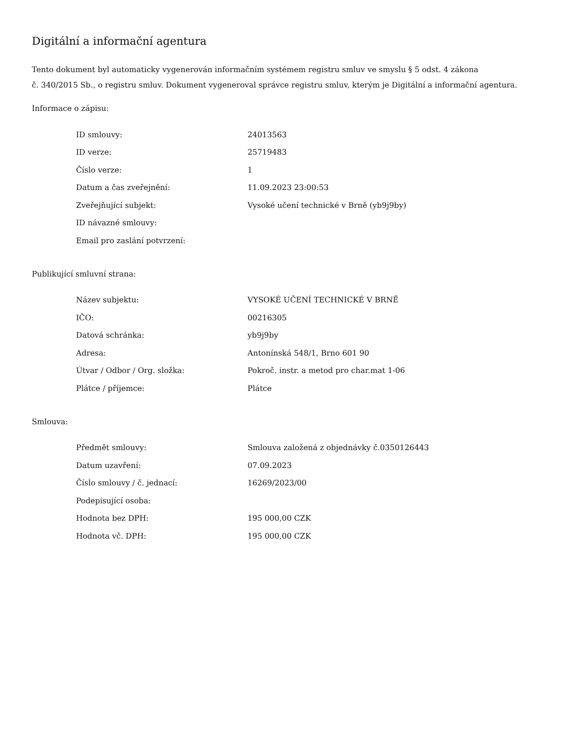Digitální a informační agentura
Tento dokument byl automaticky vygenerován informačním systémem registru smluv ve smyslu § 5 odst. 4 zákona
č. 340/2015 Sb., o registru smluv. Dokument vygeneroval správce registru smluv, kterým je Digitální a informační agentura.
Informace o zápisu:
| ID smlouvy: | 24013563 |
| ID verze: | 25719483 |
| Číslo verze: | 1 |
| Datum a čas zveřejnění: | 11.09.2023 23:00:53 |
| Zveřejňující subjekt: | Vysoké učení technické v Brně (yb9j9by) |
| ID návazné smlouvy: | |
| Email pro zaslání potvrzení: | |
Publikující smluvní strana:
| Název subjektu: | VYSOKÉ UČENÍ TECHNICKÉ V BRNĚ |
| IČO: | 00216305 |
| Datová schránka: | yb9j9by |
| Adresa: | Antonínská 548/1, Brno 601 90 |
| Útvar / Odbor / Org. složka: | Pokroč. instr. a metod pro char.mat 1-06 |
| Plátce / příjemce: | Plátce |
Smlouva:
| Předmět smlouvy: | Smlouva založená z objednávky č.0350126443 |
| Datum uzavření: | 07.09.2023 |
| Číslo smlouvy / č. jednací: | 16269/2023/00 |
| Podepisující osoba: | |
| Hodnota bez DPH: | 195 000,00 CZK |
| Hodnota vč. DPH: | 195 000,00 CZK |